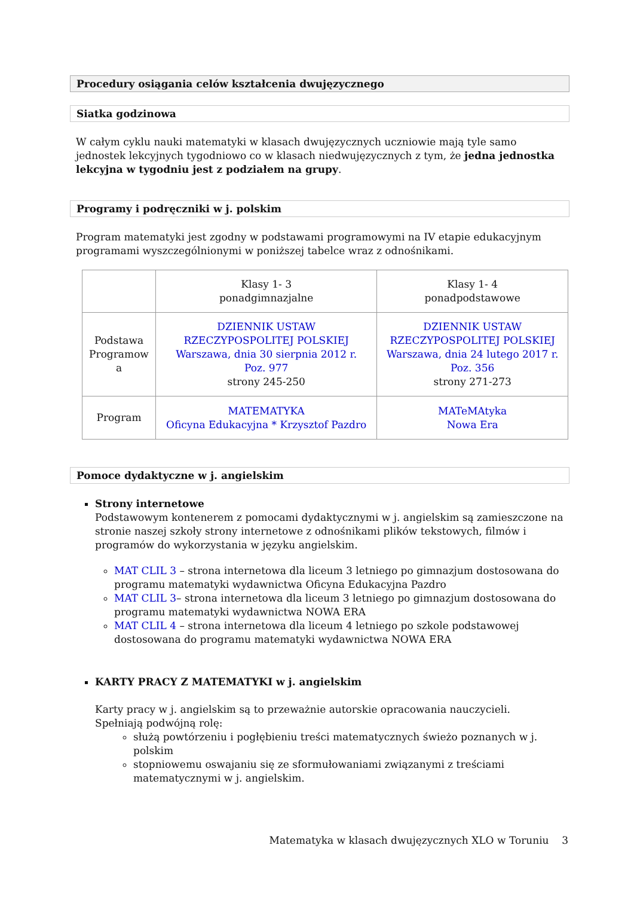Procedury osiągania celów kształcenia dwujęzycznego
Siatka godzinowa
W całym cyklu nauki matematyki w klasach dwujęzycznych uczniowie mają tyle samo jednostek lekcyjnych tygodniowo co w klasach niedwujęzycznych z tym, że jedna jednostka lekcyjna w tygodniu jest z podziałem na grupy.
Programy i podręczniki w j. polskim
Program matematyki jest zgodny w podstawami programowymi na IV etapie edukacyjnym programami wyszczególnionymi w poniższej tabelce wraz z odnośnikami.
| | Klasy 1- 3 ponadgimnazjalne | Klasy 1- 4 ponadpodstawowe |
| Podstawa Programow a | DZIENNIK USTAW RZECZYPOSPOLITEJ POLSKIEJ Warszawa, dnia 30 sierpnia 2012 r. Poz. 977 strony 245-250 | DZIENNIK USTAW RZECZYPOSPOLITEJ POLSKIEJ Warszawa, dnia 24 lutego 2017 r. Poz. 356 strony 271-273 |
| Program | MATEMATYKA Oficyna Edukacyjna * Krzysztof Pazdro | MATeMAtyka Nowa Era |
Pomoce dydaktyczne w j. angielskim
Strony internetowe
Podstawowym kontenerem z pomocami dydaktycznymi w j. angielskim są zamieszczone na stronie naszej szkoły strony internetowe z odnośnikami plików tekstowych, filmów i programów do wykorzystania w języku angielskim.
MAT CLIL 3 – strona internetowa dla liceum 3 letniego po gimnazjum dostosowana do programu matematyki wydawnictwa Oficyna Edukacyjna Pazdro
MAT CLIL 3– strona internetowa dla liceum 3 letniego po gimnazjum dostosowana do programu matematyki wydawnictwa NOWA ERA
MAT CLIL 4 – strona internetowa dla liceum 4 letniego po szkole podstawowej dostosowana do programu matematyki wydawnictwa NOWA ERA
KARTY PRACY Z MATEMATYKI w j. angielskim
Karty pracy w j. angielskim są to przeważnie autorskie opracowania nauczycieli.
Spełniają podwójną rolę:
służą powtórzeniu i pogłębieniu treści matematycznych świeżo poznanych w j. polskim
stopniowemu oswajaniu się ze sformułowaniami związanymi z treściami matematycznymi w j. angielskim.
Matematyka w klasach dwujęzycznych XLO w Toruniu 3